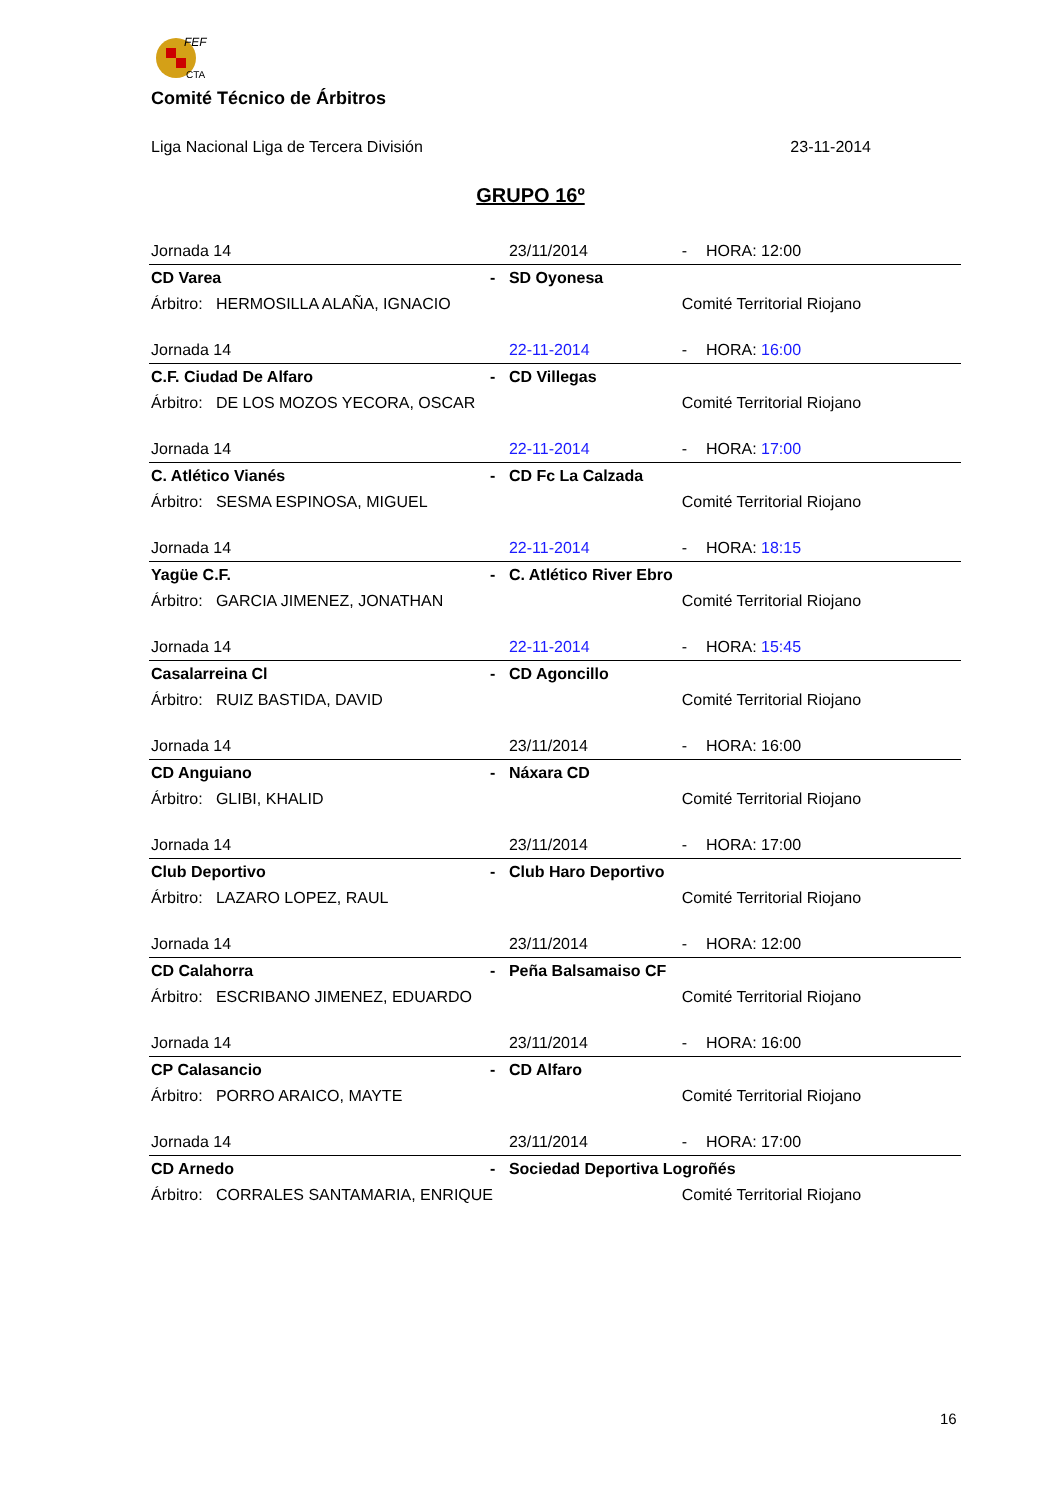FEF
CTA
Comité Técnico de Árbitros
Liga Nacional Liga de Tercera División 23-11-2014
GRUPO 16º
| Jornada 14 | | 23/11/2014 | - | HORA: 12:00 |
| CD Varea | - | SD Oyonesa | | |
| Árbitro: HERMOSILLA ALAÑA, IGNACIO | | | Comité Territorial Riojano | |
| Jornada 14 | | 22-11-2014 | - | HORA: 16:00 |
| C.F. Ciudad De Alfaro | - | CD Villegas | | |
| Árbitro: DE LOS MOZOS YECORA, OSCAR | | | Comité Territorial Riojano | |
| Jornada 14 | | 22-11-2014 | - | HORA: 17:00 |
| C. Atlético Vianés | - | CD Fc La Calzada | | |
| Árbitro: SESMA ESPINOSA, MIGUEL | | | Comité Territorial Riojano | |
| Jornada 14 | | 22-11-2014 | - | HORA: 18:15 |
| Yagüe C.F. | - | C. Atlético River Ebro | | |
| Árbitro: GARCIA JIMENEZ, JONATHAN | | | Comité Territorial Riojano | |
| Jornada 14 | | 22-11-2014 | - | HORA: 15:45 |
| Casalarreina Cl | - | CD Agoncillo | | |
| Árbitro: RUIZ BASTIDA, DAVID | | | Comité Territorial Riojano | |
| Jornada 14 | | 23/11/2014 | - | HORA: 16:00 |
| CD Anguiano | - | Náxara CD | | |
| Árbitro: GLIBI, KHALID | | | Comité Territorial Riojano | |
| Jornada 14 | | 23/11/2014 | - | HORA: 17:00 |
| Club Deportivo | - | Club Haro Deportivo | | |
| Árbitro: LAZARO LOPEZ, RAUL | | | Comité Territorial Riojano | |
| Jornada 14 | | 23/11/2014 | - | HORA: 12:00 |
| CD Calahorra | - | Peña Balsamaiso CF | | |
| Árbitro: ESCRIBANO JIMENEZ, EDUARDO | | | Comité Territorial Riojano | |
| Jornada 14 | | 23/11/2014 | - | HORA: 16:00 |
| CP Calasancio | - | CD Alfaro | | |
| Árbitro: PORRO ARAICO, MAYTE | | | Comité Territorial Riojano | |
| Jornada 14 | | 23/11/2014 | - | HORA: 17:00 |
| CD Arnedo | - | Sociedad Deportiva Logroñés | | |
| Árbitro: CORRALES SANTAMARIA, ENRIQUE | | | Comité Territorial Riojano | |
16